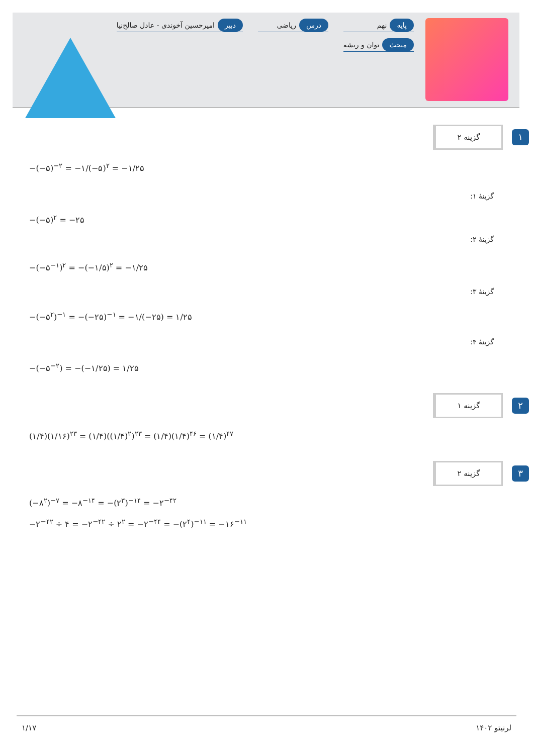پایه نهم
درس ریاضی
دبیر امیرحسین آخوندی - عادل صالح‌نیا
مبحث توان و ریشه
۱
گزینه ۲
−(−۵)<sup>−۲</sup> = −۱/(−۵)<sup>۲</sup> = −۱/۲۵
گزینهٔ ۱:
−(−۵)<sup>۲</sup> = −۲۵
گزینهٔ ۲:
−(−۵<sup>−۱</sup>)<sup>۲</sup> = −(−۱/۵)<sup>۲</sup> = −۱/۲۵
گزینهٔ ۳:
−(−۵<sup>۲</sup>)<sup>−۱</sup> = −(−۲۵)<sup>−۱</sup> = −۱/(−۲۵) = ۱/۲۵
گزینهٔ ۴:
−(−۵<sup>−۲</sup>) = −(−۱/۲۵) = ۱/۲۵
۲
گزینه ۱
(۱/۴)(۱/۱۶)<sup>۲۳</sup> = (۱/۴)((۱/۴)<sup>۲</sup>)<sup>۲۳</sup> = (۱/۴)(۱/۴)<sup>۴۶</sup> = (۱/۴)<sup>۴۷</sup>
۳
گزینه ۲
(−۸<sup>۲</sup>)<sup>−۷</sup> = −۸<sup>−۱۴</sup> = −(۲<sup>۳</sup>)<sup>−۱۴</sup> = −۲<sup>−۴۲</sup>
−۲<sup>−۴۲</sup> ÷ ۴ = −۲<sup>−۴۲</sup> ÷ ۲<sup>۲</sup> = −۲<sup>−۴۴</sup> = −(۲<sup>۴</sup>)<sup>−۱۱</sup> = −۱۶<sup>−۱۱</sup>
۱/۱۷ لرنیتو ۱۴۰۲